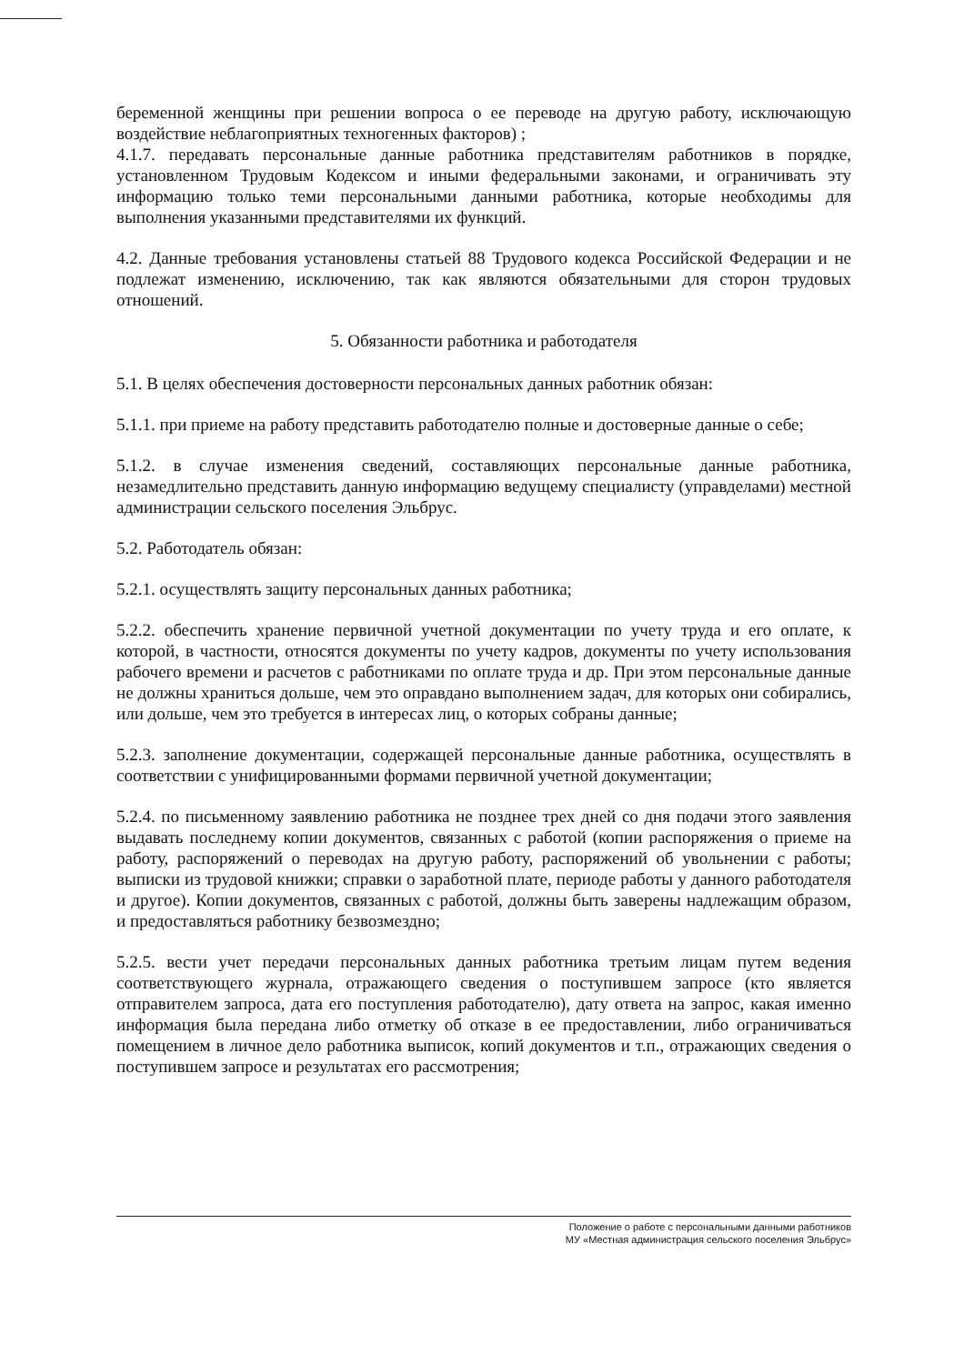беременной женщины при решении вопроса о ее переводе на другую работу, исключающую воздействие неблагоприятных техногенных факторов) ;
4.1.7. передавать персональные данные работника представителям работников в порядке, установленном Трудовым Кодексом и иными федеральными законами, и ограничивать эту информацию только теми персональными данными работника, которые необходимы для выполнения указанными представителями их функций.
4.2. Данные требования установлены статьей 88 Трудового кодекса Российской Федерации и не подлежат изменению, исключению, так как являются обязательными для сторон трудовых отношений.
5. Обязанности работника и работодателя
5.1. В целях обеспечения достоверности персональных данных работник обязан:
5.1.1. при приеме на работу представить работодателю полные и достоверные данные о себе;
5.1.2. в случае изменения сведений, составляющих персональные данные работника, незамедлительно представить данную информацию ведущему специалисту (управделами) местной администрации сельского поселения Эльбрус.
5.2. Работодатель обязан:
5.2.1. осуществлять защиту персональных данных работника;
5.2.2. обеспечить хранение первичной учетной документации по учету труда и его оплате, к которой, в частности, относятся документы по учету кадров, документы по учету использования рабочего времени и расчетов с работниками по оплате труда и др. При этом персональные данные не должны храниться дольше, чем это оправдано выполнением задач, для которых они собирались, или дольше, чем это требуется в интересах лиц, о которых собраны данные;
5.2.3. заполнение документации, содержащей персональные данные работника, осуществлять в соответствии с унифицированными формами первичной учетной документации;
5.2.4. по письменному заявлению работника не позднее трех дней со дня подачи этого заявления выдавать последнему копии документов, связанных с работой (копии распоряжения о приеме на работу, распоряжений о переводах на другую работу, распоряжений об увольнении с работы; выписки из трудовой книжки; справки о заработной плате, периоде работы у данного работодателя и другое). Копии документов, связанных с работой, должны быть заверены надлежащим образом, и предоставляться работнику безвозмездно;
5.2.5. вести учет передачи персональных данных работника третьим лицам путем ведения соответствующего журнала, отражающего сведения о поступившем запросе (кто является отправителем запроса, дата его поступления работодателю), дату ответа на запрос, какая именно информация была передана либо отметку об отказе в ее предоставлении, либо ограничиваться помещением в личное дело работника выписок, копий документов и т.п., отражающих сведения о поступившем запросе и результатах его рассмотрения;
Положение о работе с персональными данными работников
МУ «Местная администрация сельского поселения Эльбрус»